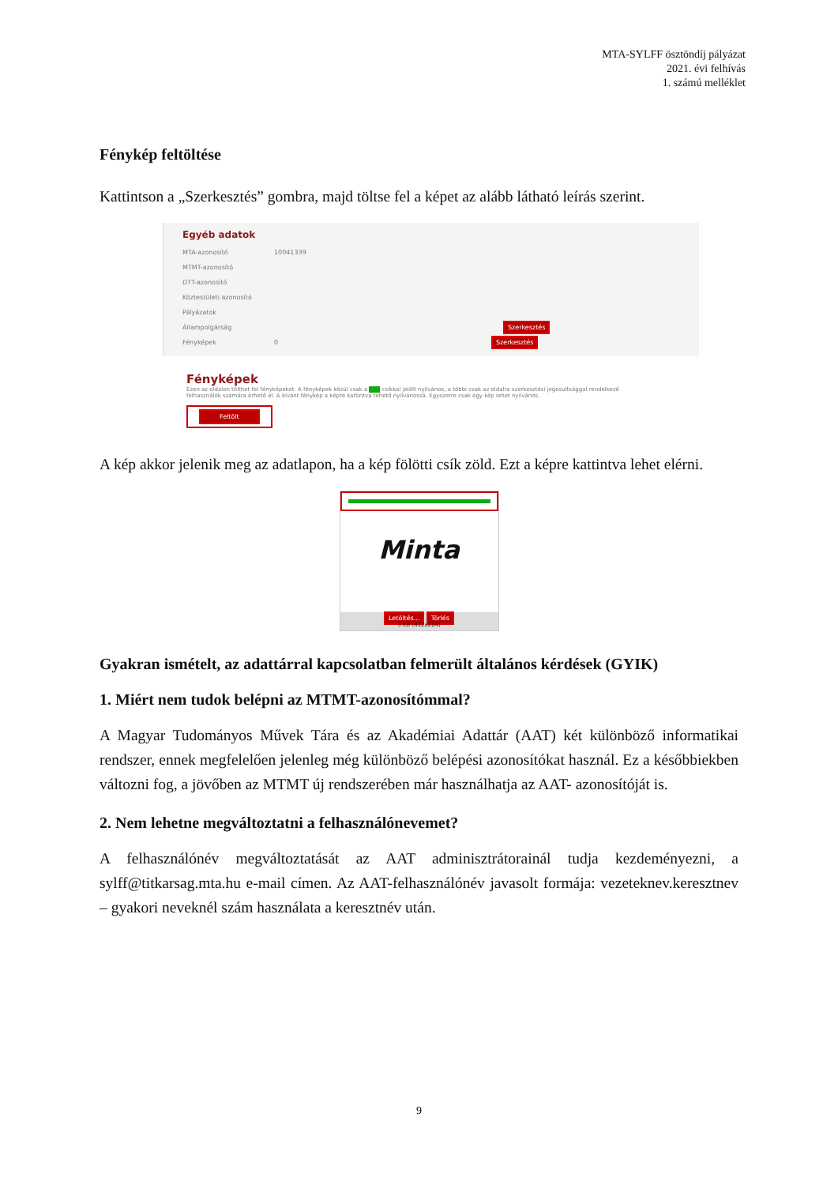MTA-SYLFF ösztöndíj pályázat
2021. évi felhívás
1. számú melléklet
Fénykép feltöltése
Kattintson a „Szerkesztés” gombra, majd töltse fel a képet az alább látható leírás szerint.
Egyéb adatok
MTA-azonosító 10041339
MTMT-azonosító
DTT-azonosító
Köztestületi azonosító
Pályázatok
Állampolgárság Szerkesztés
Fényképek 0 Szerkesztés
Fényképek
Ezen az oldalon tölthet fel fényképeket. A fényképek közül csak a ____ csíkkal jelölt nyilvános, a többi csak az oldalra szerkesztési jogosultsággal rendelkező felhasználók számára érhető el. A kívánt fénykép a képre kattintva tehető nyilvánossá. Egyszerre csak egy kép lehet nyilvános.
Feltölt
A kép akkor jelenik meg az adatlapon, ha a kép fölötti csík zöld. Ezt a képre kattintva lehet elérni.
Minta
Letöltés... Törlés
3 KB (412x284)
Gyakran ismételt, az adattárral kapcsolatban felmerült általános kérdések (GYIK)
1. Miért nem tudok belépni az MTMT-azonosítómmal?
A Magyar Tudományos Művek Tára és az Akadémiai Adattár (AAT) két különböző informatikai rendszer, ennek megfelelően jelenleg még különböző belépési azonosítókat használ. Ez a későbbiekben változni fog, a jövőben az MTMT új rendszerében már használhatja az AAT- azonosítóját is.
2. Nem lehetne megváltoztatni a felhasználónevemet?
A felhasználónév megváltoztatását az AAT adminisztrátorainál tudja kezdeményezni, a sylff@titkarsag.mta.hu e-mail címen. Az AAT-felhasználónév javasolt formája: vezeteknev.keresztnev – gyakori neveknél szám használata a keresztnév után.
9